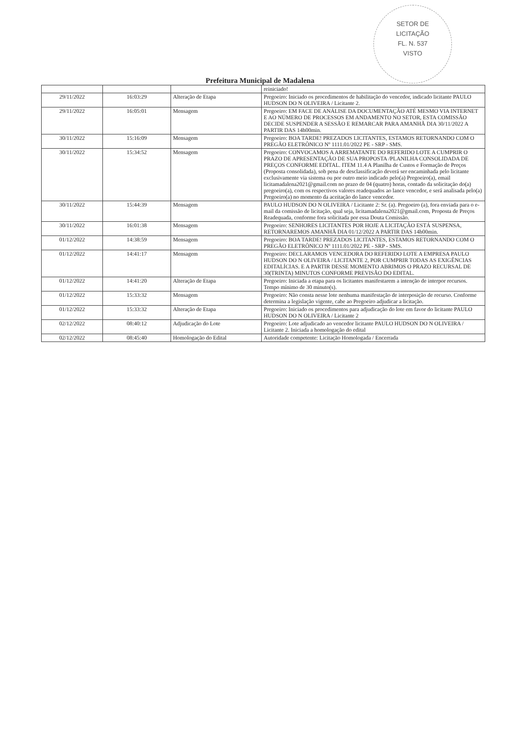SETOR DE
LICITAÇÃO
FL. N. 537
VISTO
Prefeitura Municipal de Madalena
| | | | reiniciado! |
| 29/11/2022 | 16:03:29 | Alteração de Etapa | Pregoeiro: Iniciado os procedimentos de habilitação do vencedor, indicado licitante PAULO HUDSON DO N OLIVEIRA / Licitante 2. |
| 29/11/2022 | 16:05:01 | Mensagem | Pregoeiro: EM FACE DE ANÁLISE DA DOCUMENTAÇÃO ATÉ MESMO VIA INTERNET E AO NÚMERO DE PROCESSOS EM ANDAMENTO NO SETOR, ESTA COMISSÃO DECIDE SUSPENDER A SESSÃO E REMARCAR PARA AMANHÃ DIA 30/11/2022 A PARTIR DAS 14h00min. |
| 30/11/2022 | 15:16:09 | Mensagem | Pregoeiro: BOA TARDE! PREZADOS LICITANTES, ESTAMOS RETORNANDO COM O PREGÃO ELETRÔNICO Nº 1111.01/2022 PE - SRP - SMS. |
| 30/11/2022 | 15:34:52 | Mensagem | Pregoeiro: CONVOCAMOS A ARREMATANTE DO REFERIDO LOTE A CUMPRIR O PRAZO DE APRESENTAÇÃO DE SUA PROPOSTA /PLANILHA CONSOLIDADA DE PREÇOS CONFORME EDITAL. ITEM 11.4 A Planilha de Custos e Formação de Preços (Proposta consolidada), sob pena de desclassificação deverá ser encaminhada pelo licitante exclusivamente via sistema ou por outro meio indicado pelo(a) Pregoeiro(a), email licitamadalena2021@gmail.com no prazo de 04 (quatro) horas, contado da solicitação do(a) pregoeiro(a), com os respectivos valores readequados ao lance vencedor, e será analisada pelo(a) Pregoeiro(a) no momento da aceitação do lance vencedor. |
| 30/11/2022 | 15:44:39 | Mensagem | PAULO HUDSON DO N OLIVEIRA / Licitante 2: Sr. (a). Pregoeiro (a), fora enviada para o e-mail da comissão de licitação, qual seja, licitamadalena2021@gmail.com, Proposta de Preços Readequada, conforme fora solicitada por essa Douta Comissão. |
| 30/11/2022 | 16:01:38 | Mensagem | Pregoeiro: SENHORES LICITANTES POR HOJE A LICITAÇÃO ESTÁ SUSPENSA, RETORNAREMOS AMANHÃ DIA 01/12/2022 A PARTIR DAS 14h00min. |
| 01/12/2022 | 14:38:59 | Mensagem | Pregoeiro: BOA TARDE! PREZADOS LICITANTES, ESTAMOS RETORNANDO COM O PREGÃO ELETRÔNICO Nº 1111.01/2022 PE - SRP - SMS. |
| 01/12/2022 | 14:41:17 | Mensagem | Pregoeiro: DECLARAMOS VENCEDORA DO REFERIDO LOTE A EMPRESA PAULO HUDSON DO N OLIVEIRA / LICITANTE 2, POR CUMPRIR TODAS AS EXIGÊNCIAS EDITALÍCIAS. E A PARTIR DESSE MOMENTO ABRIMOS O PRAZO RECURSAL DE 30(TRINTA) MINUTOS CONFORME PREVISÃO DO EDITAL. |
| 01/12/2022 | 14:41:20 | Alteração de Etapa | Pregoeiro: Iniciada a etapa para os licitantes manifestarem a intenção de interpor recursos. Tempo mínimo de 30 minuto(s). |
| 01/12/2022 | 15:33:32 | Mensagem | Pregoeiro: Não consta nesse lote nenhuma manifestação de interposição de recurso. Conforme determina a legislação vigente, cabe ao Pregoeiro adjudicar a licitação. |
| 01/12/2022 | 15:33:32 | Alteração de Etapa | Pregoeiro: Iniciado os procedimentos para adjudicação do lote em favor do licitante PAULO HUDSON DO N OLIVEIRA / Licitante 2 |
| 02/12/2022 | 08:40:12 | Adjudicação do Lote | Pregoeiro: Lote adjudicado ao vencedor licitante PAULO HUDSON DO N OLIVEIRA / Licitante 2. Iniciada a homologação do edital |
| 02/12/2022 | 08:45:40 | Homologação do Edital | Autoridade competente: Licitação Homologada / Encerrada |